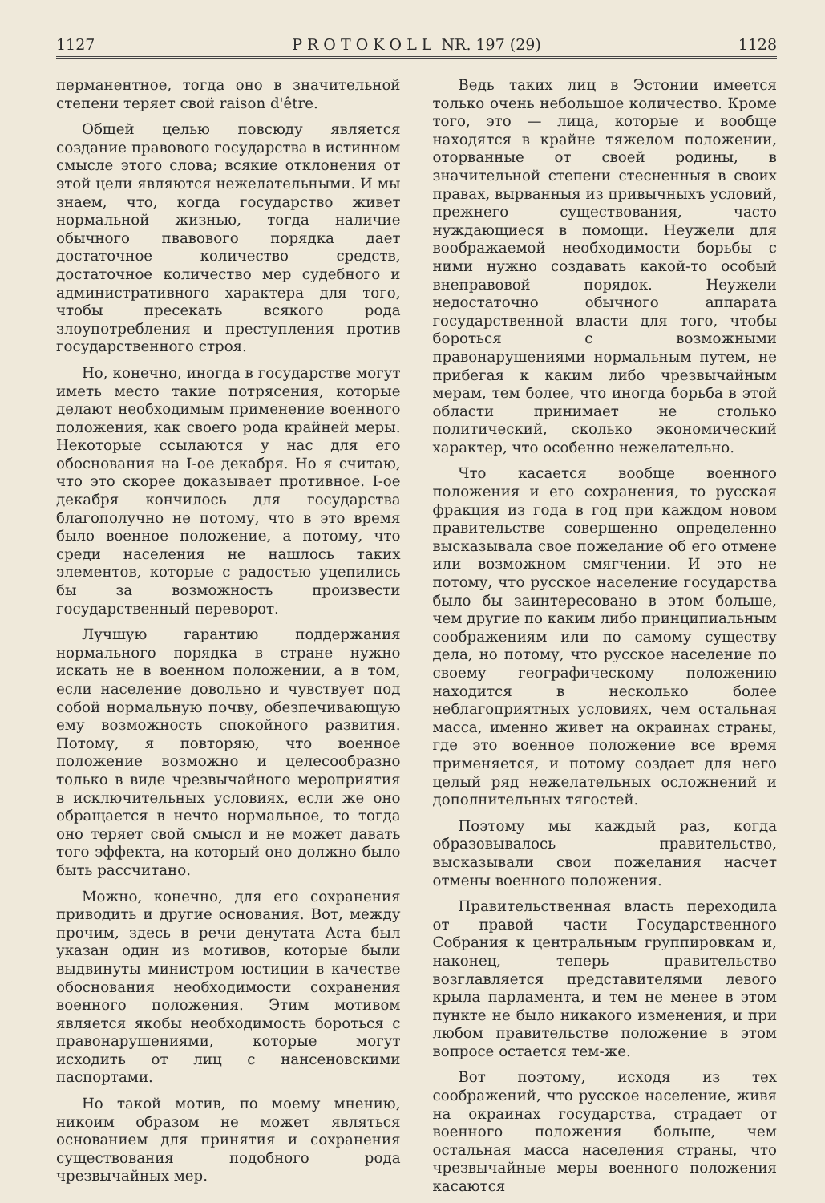1127 P R O T O K O L L NR. 197 (29) 1128
перманентное, тогда оно в значительной степени теряет свой raison d'être.
Общей целью повсюду является создание правового государства в истинном смысле этого слова; всякие отклонения от этой цели являются нежелательными. И мы знаем, что, когда государство живет нормальной жизнью, тогда наличие обычного пвавового порядка дает достаточное количество средств, достаточное количество мер судебного и административного характера для того, чтобы пресекать всякого рода злоупотребления и преступления против государственного строя.
Но, конечно, иногда в государстве могут иметь место такие потрясения, которые делают необходимым применение военного положения, как своего рода крайней меры. Некоторые ссылаются у нас для его обоснования на I-ое декабря. Но я считаю, что это скорее доказывает противное. I-ое декабря кончилось для государства благополучно не потому, что в это время было военное положение, а потому, что среди населения не нашлось таких элементов, которые с радостью уцепились бы за возможность произвести государственный переворот.
Лучшую гарантию поддержания нормального порядка в стране нужно искать не в военном положении, а в том, если население довольно и чувствует под собой нормальную почву, обезпечивающую ему возможность спокойного развития. Потому, я повторяю, что военное положение возможно и целесообразно только в виде чрезвычайного мероприятия в исключительных условиях, если же оно обращается в нечто нормальное, то тогда оно теряет свой смысл и не может давать того эффекта, на который оно должно было быть рассчитано.
Можно, конечно, для его сохранения приводить и другие основания. Вот, между прочим, здесь в речи денутата Аста был указан один из мотивов, которые были выдвинуты министром юстиции в качестве обоснования необходимости сохранения военного положения. Этим мотивом является якобы необходимость бороться с правонарушениями, которые могут исходить от лиц с нансеновскими паспортами.
Но такой мотив, по моему мнению, никоим образом не может являться основанием для принятия и сохранения существования подобного рода чрезвычайных мер.
Ведь таких лиц в Эстонии имеется только очень небольшое количество. Кроме того, это — лица, которые и вообще находятся в крайне тяжелом положении, оторванные от своей родины, в значительной степени стесненныя в своих правах, вырванныя из привычныхъ условий, прежнего существования, часто нуждающиеся в помощи. Неужели для воображаемой необходимости борьбы с ними нужно создавать какой-то особый внеправовой порядок. Неужели недостаточно обычного аппарата государственной власти для того, чтобы бороться с возможными правонарушениями нормальным путем, не прибегая к каким либо чрезвычайным мерам, тем более, что иногда борьба в этой области принимает не столько политический, сколько экономический характер, что особенно нежелательно.
Что касается вообще военного положения и его сохранения, то русская фракция из года в год при каждом новом правительстве совершенно определенно высказывала свое пожелание об его отмене или возможном смягчении. И это не потому, что русское население государства было бы заинтересовано в этом больше, чем другие по каким либо принципиальным соображениям или по самому существу дела, но потому, что русское население по своему географическому положению находится в несколько более неблагоприятных условиях, чем остальная масса, именно живет на окраинах страны, где это военное положение все время применяется, и потому создает для него целый ряд нежелательных осложнений и дополнительных тягостей.
Поэтому мы каждый раз, когда образовывалось правительство, высказывали свои пожелания насчет отмены военного положения.
Правительственная власть переходила от правой части Государственного Собрания к центральным группировкам и, наконец, теперь правительство возглавляется представителями левого крыла парламента, и тем не менее в этом пункте не было никакого изменения, и при любом правительстве положение в этом вопросе остается тем-же.
Вот поэтому, исходя из тех соображений, что русское население, живя на окраинах государства, страдает от военного положения больше, чем остальная масса населения страны, что чрезвычайные меры военного положения касаются